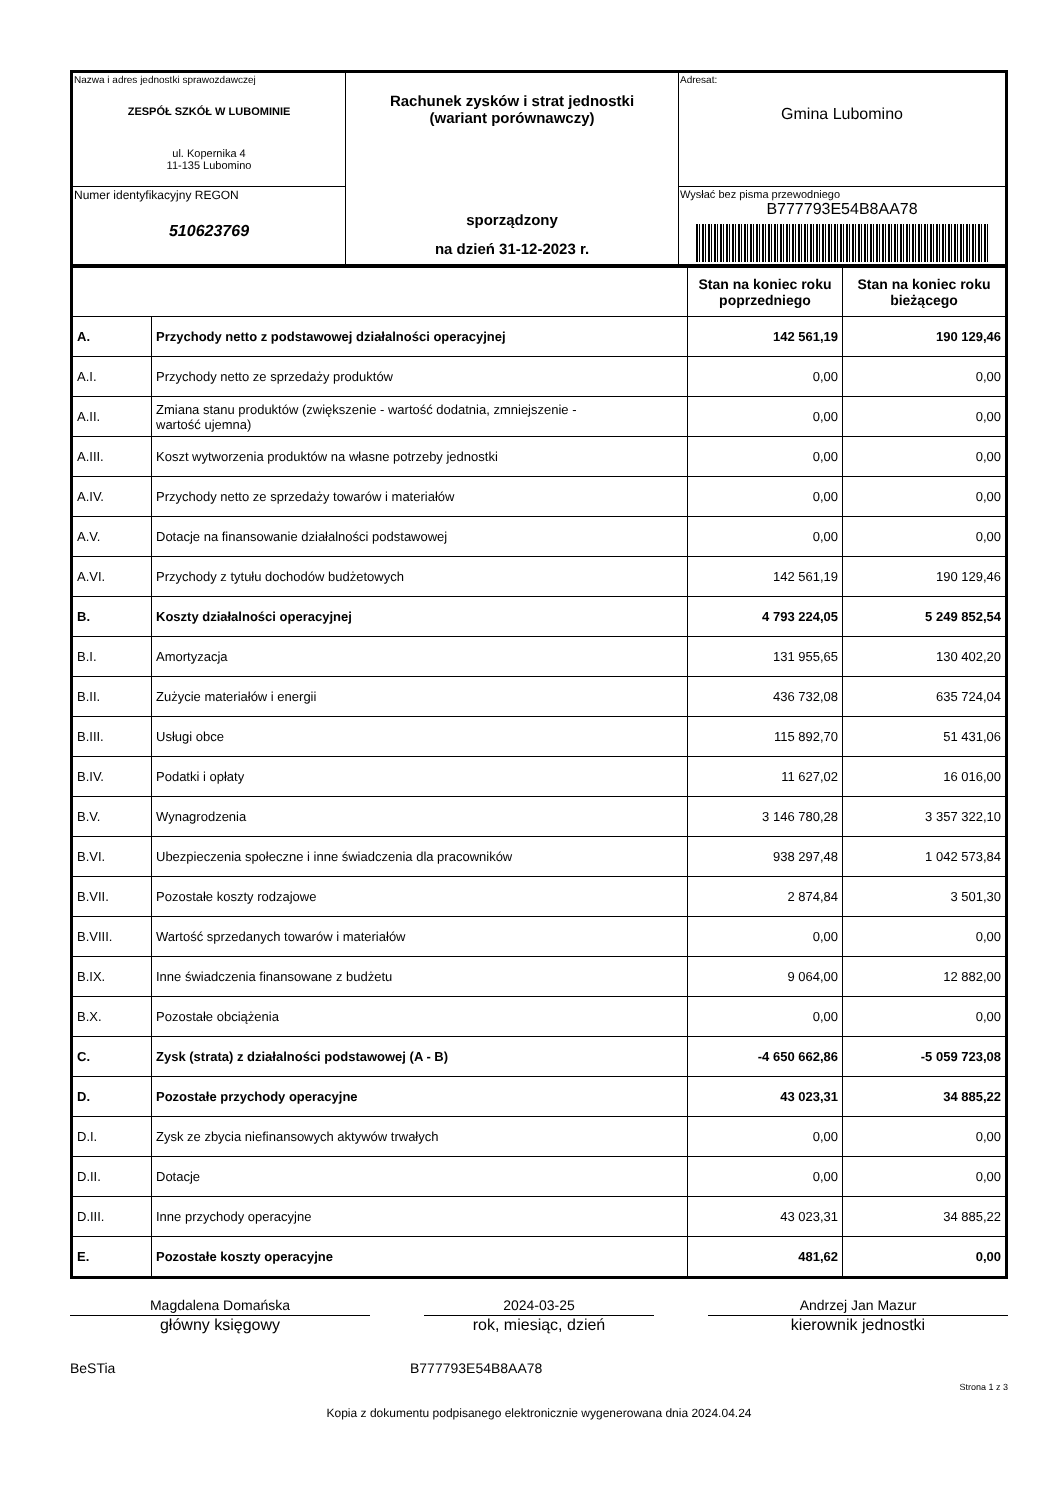| Nazwa i adres jednostki sprawozdawczej ZESPÓŁ SZKÓŁ W LUBOMINIE ul. Kopernika 4 11-135 Lubomino | Rachunek zysków i strat jednostki (wariant porównawczy) sporządzony na dzień 31-12-2023 r. | Adresat: Gmina Lubomino |
| Numer identyfikacyjny REGON 510623769 | | Wysłać bez pisma przewodniego B777793E54B8AA78 |
| | | Stan na koniec roku poprzedniego | Stan na koniec roku bieżącego |
| A. | Przychody netto z podstawowej działalności operacyjnej | 142 561,19 | 190 129,46 |
| A.I. | Przychody netto ze sprzedaży produktów | 0,00 | 0,00 |
| A.II. | Zmiana stanu produktów (zwiększenie - wartość dodatnia, zmniejszenie - wartość ujemna) | 0,00 | 0,00 |
| A.III. | Koszt wytworzenia produktów na własne potrzeby jednostki | 0,00 | 0,00 |
| A.IV. | Przychody netto ze sprzedaży towarów i materiałów | 0,00 | 0,00 |
| A.V. | Dotacje na finansowanie działalności podstawowej | 0,00 | 0,00 |
| A.VI. | Przychody z tytułu dochodów budżetowych | 142 561,19 | 190 129,46 |
| B. | Koszty działalności operacyjnej | 4 793 224,05 | 5 249 852,54 |
| B.I. | Amortyzacja | 131 955,65 | 130 402,20 |
| B.II. | Zużycie materiałów i energii | 436 732,08 | 635 724,04 |
| B.III. | Usługi obce | 115 892,70 | 51 431,06 |
| B.IV. | Podatki i opłaty | 11 627,02 | 16 016,00 |
| B.V. | Wynagrodzenia | 3 146 780,28 | 3 357 322,10 |
| B.VI. | Ubezpieczenia społeczne i inne świadczenia dla pracowników | 938 297,48 | 1 042 573,84 |
| B.VII. | Pozostałe koszty rodzajowe | 2 874,84 | 3 501,30 |
| B.VIII. | Wartość sprzedanych towarów i materiałów | 0,00 | 0,00 |
| B.IX. | Inne świadczenia finansowane z budżetu | 9 064,00 | 12 882,00 |
| B.X. | Pozostałe obciążenia | 0,00 | 0,00 |
| C. | Zysk (strata) z działalności podstawowej (A - B) | -4 650 662,86 | -5 059 723,08 |
| D. | Pozostałe przychody operacyjne | 43 023,31 | 34 885,22 |
| D.I. | Zysk ze zbycia niefinansowych aktywów trwałych | 0,00 | 0,00 |
| D.II. | Dotacje | 0,00 | 0,00 |
| D.III. | Inne przychody operacyjne | 43 023,31 | 34 885,22 |
| E. | Pozostałe koszty operacyjne | 481,62 | 0,00 |
Magdalena Domańska
główny księgowy
2024-03-25
rok, miesiąc, dzień
Andrzej Jan Mazur
kierownik jednostki
BeSTia B777793E54B8AA78
Strona 1 z 3
Kopia z dokumentu podpisanego elektronicznie wygenerowana dnia 2024.04.24